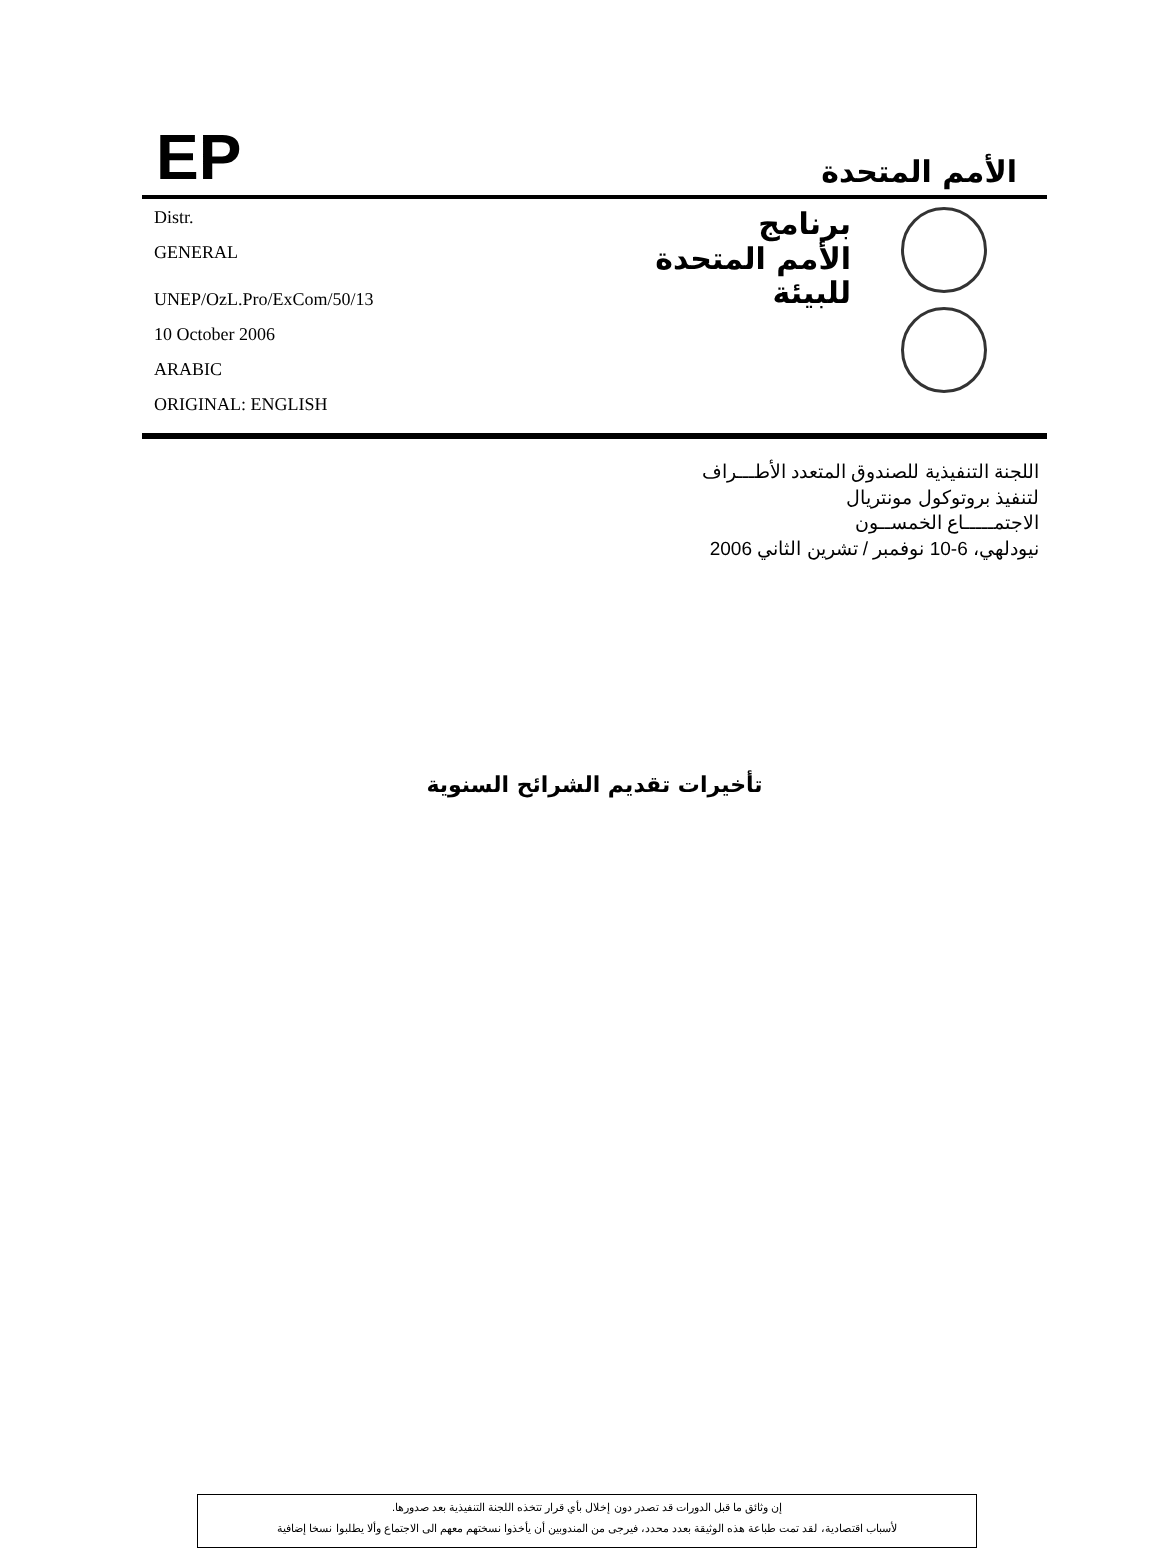EP
الأمم المتحدة
Distr.
GENERAL
UNEP/OzL.Pro/ExCom/50/13
10 October 2006
ARABIC
ORIGINAL: ENGLISH
برنامج
الأمم المتحدة
للبيئة
اللجنة التنفيذية للصندوق المتعدد الأطـــراف
لتنفيذ بروتوكول مونتريال
الاجتمـــــاع الخمســون
نيودلهي، 6-10 نوفمبر / تشرين الثاني 2006
تأخيرات تقديم الشرائح السنوية
إن وثائق ما قبل الدورات قد تصدر دون إخلال بأي قرار تتخذه اللجنة التنفيذية بعد صدورها.
لأسباب اقتصادية، لقد تمت طباعة هذه الوثيقة بعدد محدد، فيرجى من المندوبين أن يأخذوا نسختهم معهم الى الاجتماع وألا يطلبوا نسخا إضافية